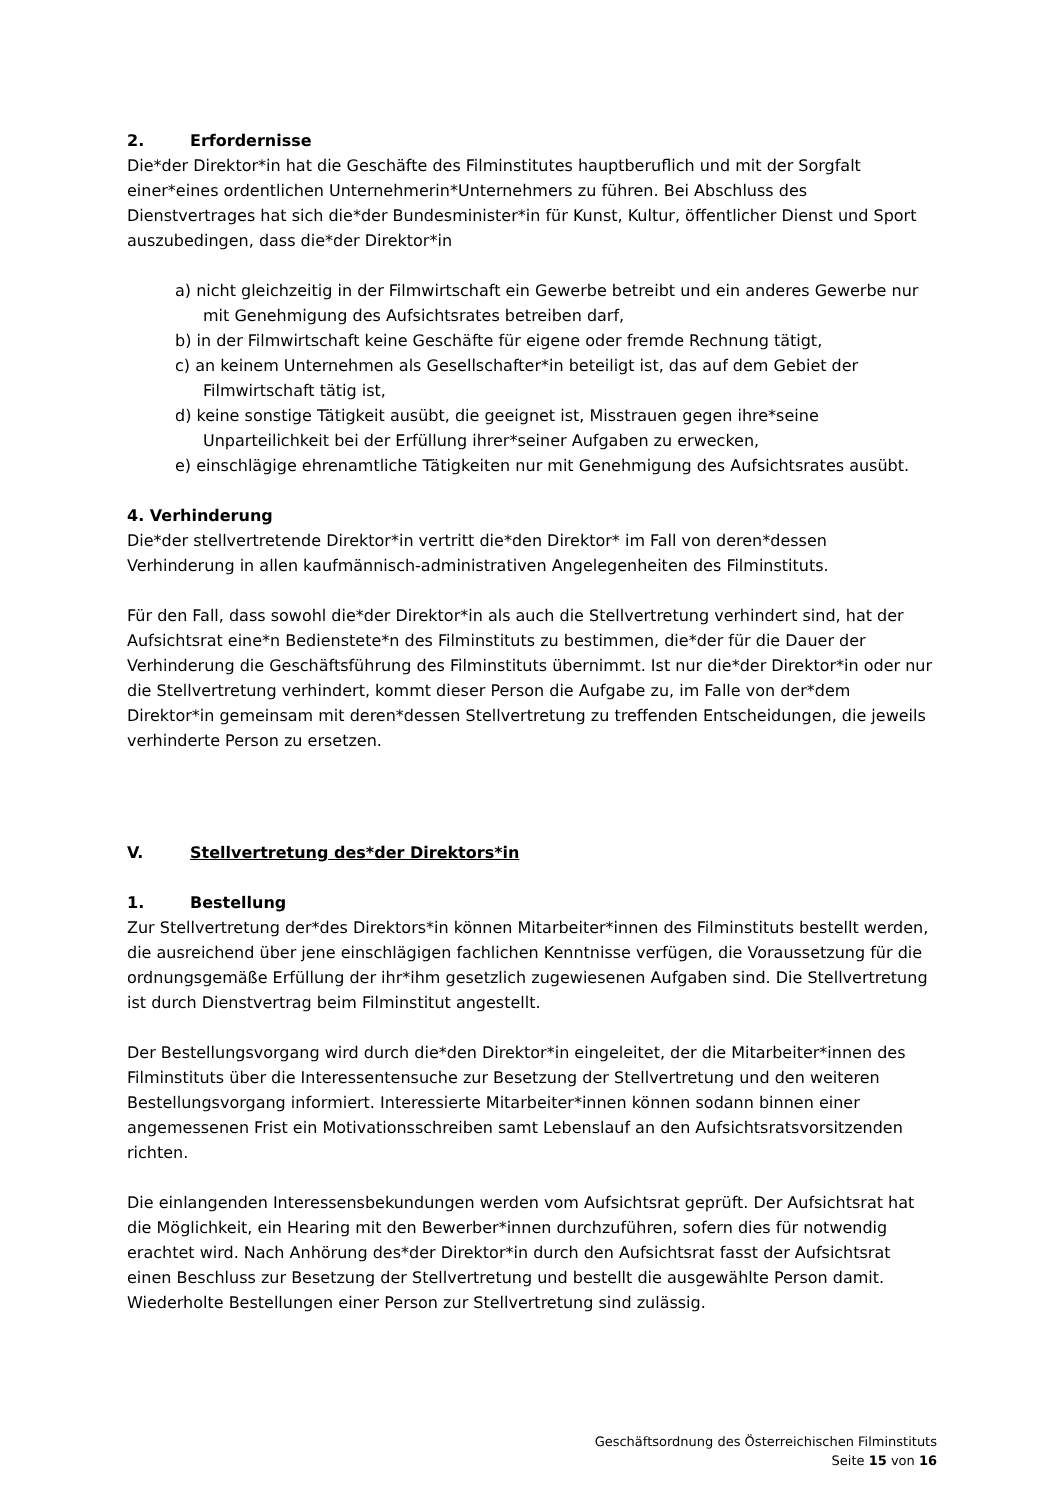2. Erfordernisse
Die*der Direktor*in hat die Geschäfte des Filminstitutes hauptberuflich und mit der Sorgfalt einer*eines ordentlichen Unternehmerin*Unternehmers zu führen. Bei Abschluss des Dienstvertrages hat sich die*der Bundesminister*in für Kunst, Kultur, öffentlicher Dienst und Sport auszubedingen, dass die*der Direktor*in
a) nicht gleichzeitig in der Filmwirtschaft ein Gewerbe betreibt und ein anderes Gewerbe nur mit Genehmigung des Aufsichtsrates betreiben darf,
b) in der Filmwirtschaft keine Geschäfte für eigene oder fremde Rechnung tätigt,
c) an keinem Unternehmen als Gesellschafter*in beteiligt ist, das auf dem Gebiet der Filmwirtschaft tätig ist,
d) keine sonstige Tätigkeit ausübt, die geeignet ist, Misstrauen gegen ihre*seine Unparteilichkeit bei der Erfüllung ihrer*seiner Aufgaben zu erwecken,
e) einschlägige ehrenamtliche Tätigkeiten nur mit Genehmigung des Aufsichtsrates ausübt.
4. Verhinderung
Die*der stellvertretende Direktor*in vertritt die*den Direktor* im Fall von deren*dessen Verhinderung in allen kaufmännisch-administrativen Angelegenheiten des Filminstituts.
Für den Fall, dass sowohl die*der Direktor*in als auch die Stellvertretung verhindert sind, hat der Aufsichtsrat eine*n Bedienstete*n des Filminstituts zu bestimmen, die*der für die Dauer der Verhinderung die Geschäftsführung des Filminstituts übernimmt. Ist nur die*der Direktor*in oder nur die Stellvertretung verhindert, kommt dieser Person die Aufgabe zu, im Falle von der*dem Direktor*in gemeinsam mit deren*dessen Stellvertretung zu treffenden Entscheidungen, die jeweils verhinderte Person zu ersetzen.
V. Stellvertretung des*der Direktors*in
1. Bestellung
Zur Stellvertretung der*des Direktors*in können Mitarbeiter*innen des Filminstituts bestellt werden, die ausreichend über jene einschlägigen fachlichen Kenntnisse verfügen, die Voraussetzung für die ordnungsgemäße Erfüllung der ihr*ihm gesetzlich zugewiesenen Aufgaben sind. Die Stellvertretung ist durch Dienstvertrag beim Filminstitut angestellt.
Der Bestellungsvorgang wird durch die*den Direktor*in eingeleitet, der die Mitarbeiter*innen des Filminstituts über die Interessentensuche zur Besetzung der Stellvertretung und den weiteren Bestellungsvorgang informiert. Interessierte Mitarbeiter*innen können sodann binnen einer angemessenen Frist ein Motivationsschreiben samt Lebenslauf an den Aufsichtsratsvorsitzenden richten.
Die einlangenden Interessensbekundungen werden vom Aufsichtsrat geprüft. Der Aufsichtsrat hat die Möglichkeit, ein Hearing mit den Bewerber*innen durchzuführen, sofern dies für notwendig erachtet wird. Nach Anhörung des*der Direktor*in durch den Aufsichtsrat fasst der Aufsichtsrat einen Beschluss zur Besetzung der Stellvertretung und bestellt die ausgewählte Person damit. Wiederholte Bestellungen einer Person zur Stellvertretung sind zulässig.
Geschäftsordnung des Österreichischen Filminstituts
Seite 15 von 16